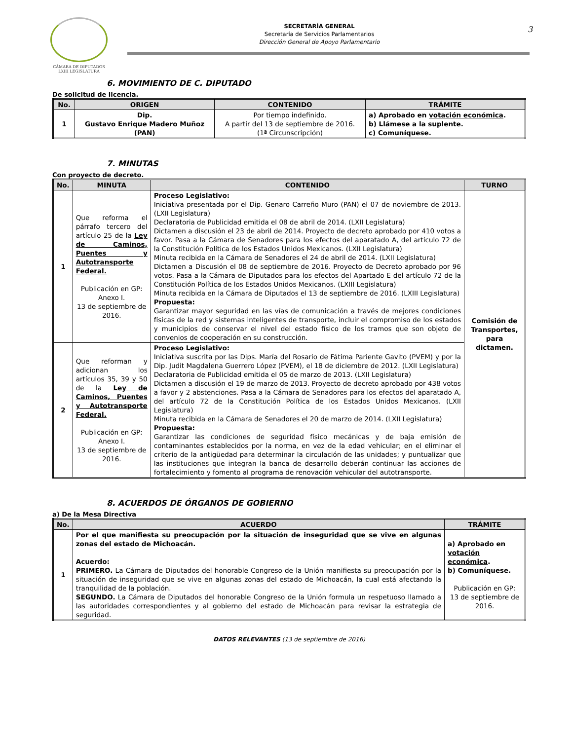CÁMARA DE DIPUTADOS
LXIII LEGISLATURA
SECRETARÍA GENERAL
Secretaría de Servicios Parlamentarios
Dirección General de Apoyo Parlamentario
3
6. MOVIMIENTO DE C. DIPUTADO
De solicitud de licencia.
| No. | ORIGEN | CONTENIDO | TRÁMITE |
| --- | --- | --- | --- |
| 1 | Dip. Gustavo Enrique Madero Muñoz (PAN) | Por tiempo indefinido. A partir del 13 de septiembre de 2016. (1ª Circunscripción) | a) Aprobado en votación económica . b) Llámese a la suplente. c) Comuníquese. |
7. MINUTAS
Con proyecto de decreto.
| No. | MINUTA | CONTENIDO | TURNO |
| --- | --- | --- | --- |
| 1 | Que reforma el párrafo tercero del artículo 25 de la Ley de Caminos, Puentes y Autotransporte Federal. Publicación en GP: Anexo I. 13 de septiembre de 2016. | Proceso Legislativo: Iniciativa presentada por el Dip. Genaro Carreño Muro (PAN) el 07 de noviembre de 2013. (LXII Legislatura) Declaratoria de Publicidad emitida el 08 de abril de 2014. (LXII Legislatura) Dictamen a discusión el 23 de abril de 2014. Proyecto de decreto aprobado por 410 votos a favor. Pasa a la Cámara de Senadores para los efectos del aparatado A, del artículo 72 de la Constitución Política de los Estados Unidos Mexicanos. (LXII Legislatura) Minuta recibida en la Cámara de Senadores el 24 de abril de 2014. (LXII Legislatura) Dictamen a Discusión el 08 de septiembre de 2016. Proyecto de Decreto aprobado por 96 votos. Pasa a la Cámara de Diputados para los efectos del Apartado E del artículo 72 de la Constitución Política de los Estados Unidos Mexicanos. (LXIII Legislatura) Minuta recibida en la Cámara de Diputados el 13 de septiembre de 2016. (LXIII Legislatura) Propuesta: Garantizar mayor seguridad en las vías de comunicación a través de mejores condiciones físicas de la red y sistemas inteligentes de transporte, incluir el compromiso de los estados y municipios de conservar el nivel del estado físico de los tramos que son objeto de convenios de cooperación en su construcción. | Comisión de Transportes, para dictamen. |
| 2 | Que reforman y adicionan los artículos 35, 39 y 50 de la Ley de Caminos, Puentes y Autotransporte Federal. Publicación en GP: Anexo I. 13 de septiembre de 2016. | Proceso Legislativo: Iniciativa suscrita por las Dips. María del Rosario de Fátima Pariente Gavito (PVEM) y por la Dip. Judit Magdalena Guerrero López (PVEM), el 18 de diciembre de 2012. (LXII Legislatura) Declaratoria de Publicidad emitida el 05 de marzo de 2013. (LXII Legislatura) Dictamen a discusión el 19 de marzo de 2013. Proyecto de decreto aprobado por 438 votos a favor y 2 abstenciones. Pasa a la Cámara de Senadores para los efectos del aparatado A, del artículo 72 de la Constitución Política de los Estados Unidos Mexicanos. (LXII Legislatura) Minuta recibida en la Cámara de Senadores el 20 de marzo de 2014. (LXII Legislatura) Propuesta: Garantizar las condiciones de seguridad físico mecánicas y de baja emisión de contaminantes establecidos por la norma, en vez de la edad vehicular; en el eliminar el criterio de la antigüedad para determinar la circulación de las unidades; y puntualizar que las instituciones que integran la banca de desarrollo deberán continuar las acciones de fortalecimiento y fomento al programa de renovación vehicular del autotransporte. | |
8. ACUERDOS DE ÓRGANOS DE GOBIERNO
a) De la Mesa Directiva
| No. | ACUERDO | TRÁMITE |
| --- | --- | --- |
| 1 | Por el que manifiesta su preocupación por la situación de inseguridad que se vive en algunas zonas del estado de Michoacán. Acuerdo: PRIMERO. La Cámara de Diputados del honorable Congreso de la Unión manifiesta su preocupación por la situación de inseguridad que se vive en algunas zonas del estado de Michoacán, la cual está afectando la tranquilidad de la población. SEGUNDO. La Cámara de Diputados del honorable Congreso de la Unión formula un respetuoso llamado a las autoridades correspondientes y al gobierno del estado de Michoacán para revisar la estrategia de seguridad. | a) Aprobado en votación económica . b) Comuníquese. Publicación en GP: 13 de septiembre de 2016. |
DATOS RELEVANTES (13 de septiembre de 2016)